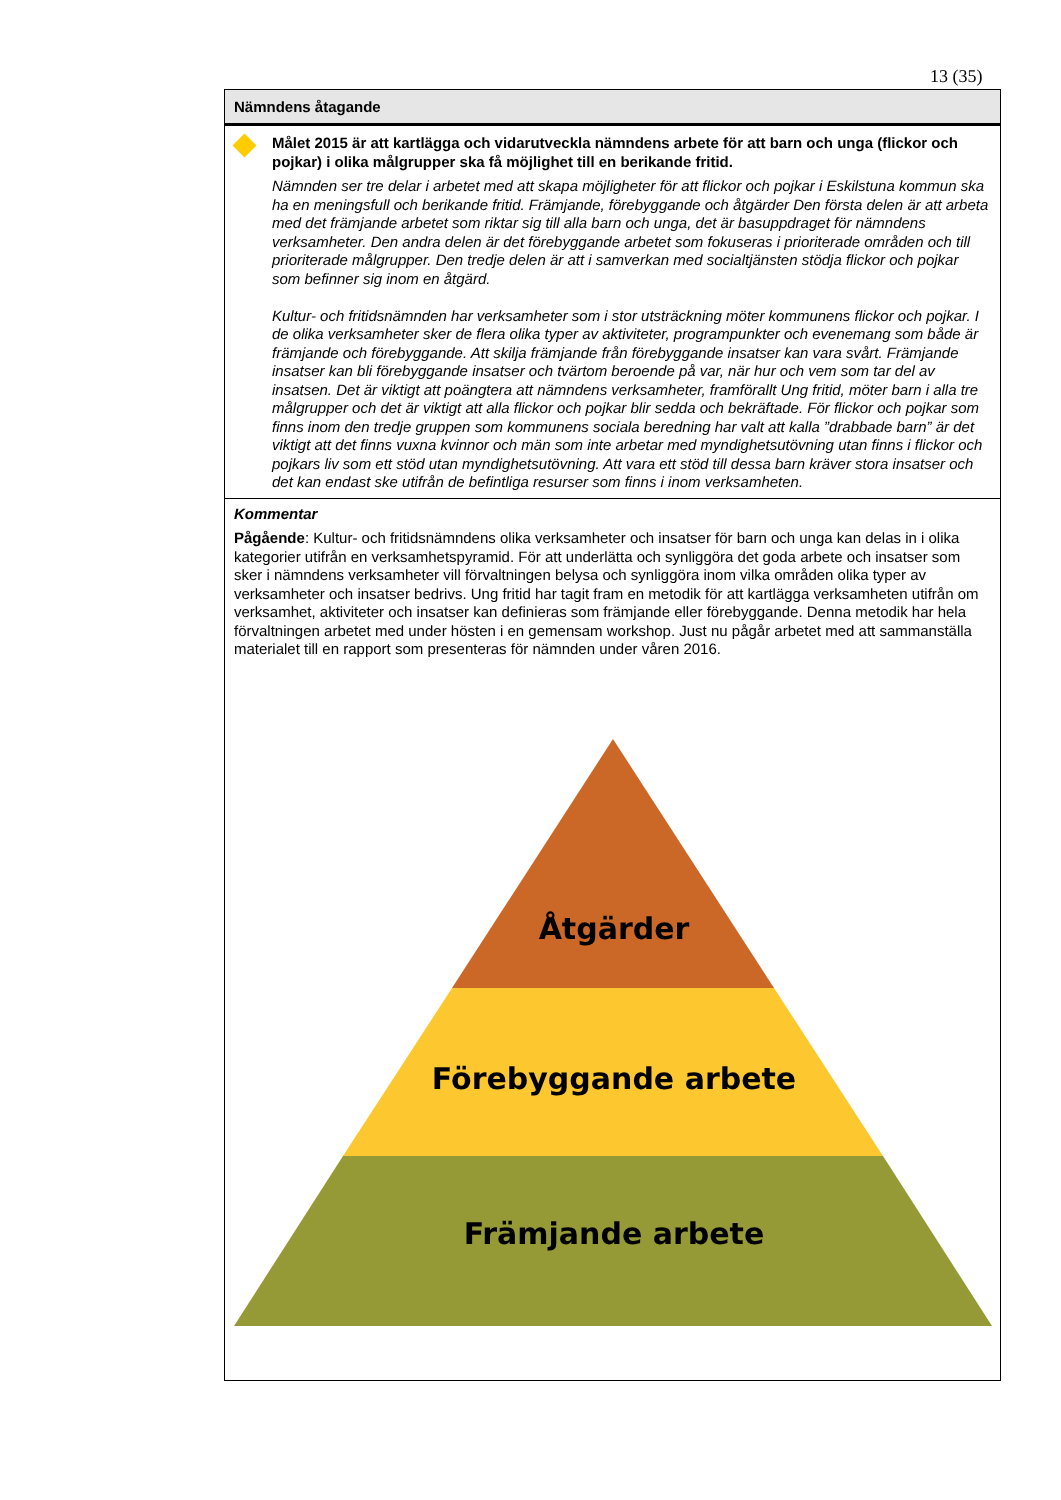13 (35)
Nämndens åtagande
Målet 2015 är att kartlägga och vidarutveckla nämndens arbete för att barn och unga (flickor och pojkar) i olika målgrupper ska få möjlighet till en berikande fritid.
Nämnden ser tre delar i arbetet med att skapa möjligheter för att flickor och pojkar i Eskilstuna kommun ska ha en meningsfull och berikande fritid. Främjande, förebyggande och åtgärder Den första delen är att arbeta med det främjande arbetet som riktar sig till alla barn och unga, det är basuppdraget för nämndens verksamheter. Den andra delen är det förebyggande arbetet som fokuseras i prioriterade områden och till prioriterade målgrupper. Den tredje delen är att i samverkan med socialtjänsten stödja flickor och pojkar som befinner sig inom en åtgärd.
Kultur- och fritidsnämnden har verksamheter som i stor utsträckning möter kommunens flickor och pojkar. I de olika verksamheter sker de flera olika typer av aktiviteter, programpunkter och evenemang som både är främjande och förebyggande. Att skilja främjande från förebyggande insatser kan vara svårt. Främjande insatser kan bli förebyggande insatser och tvärtom beroende på var, när hur och vem som tar del av insatsen. Det är viktigt att poängtera att nämndens verksamheter, framförallt Ung fritid, möter barn i alla tre målgrupper och det är viktigt att alla flickor och pojkar blir sedda och bekräftade. För flickor och pojkar som finns inom den tredje gruppen som kommunens sociala beredning har valt att kalla ”drabbade barn” är det viktigt att det finns vuxna kvinnor och män som inte arbetar med myndighetsutövning utan finns i flickor och pojkars liv som ett stöd utan myndighetsutövning. Att vara ett stöd till dessa barn kräver stora insatser och det kan endast ske utifrån de befintliga resurser som finns i inom verksamheten.
Kommentar
Pågående: Kultur- och fritidsnämndens olika verksamheter och insatser för barn och unga kan delas in i olika kategorier utifrån en verksamhetspyramid. För att underlätta och synliggöra det goda arbete och insatser som sker i nämndens verksamheter vill förvaltningen belysa och synliggöra inom vilka områden olika typer av verksamheter och insatser bedrivs. Ung fritid har tagit fram en metodik för att kartlägga verksamheten utifrån om verksamhet, aktiviteter och insatser kan definieras som främjande eller förebyggande. Denna metodik har hela förvaltningen arbetet med under hösten i en gemensam workshop. Just nu pågår arbetet med att sammanställa materialet till en rapport som presenteras för nämnden under våren 2016.
Åtgärder
Förebyggande arbete
Främjande arbete